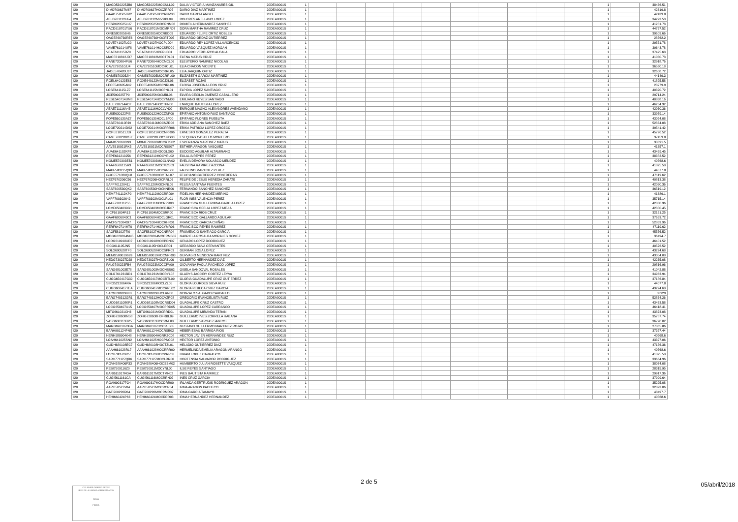| I20 | MAGD530225JB0 | MAGD530225MOCNLL02 | DALIA VICTORIA MANZANARES GIL | 20DEA0001S | 1 | | | | | | | | | | | 1 | | 38436.51 |
| I20 | DIMD700627M67 | DIMD700627HOCZRR07 | DARIO DIAZ MARTINEZ | 20DEA0001S | 1 | | | | | | | | | | | 1 | | 42619.8 |
| I20 | GAAD7505058R2 | GAAD750505HOCRNV03 | DAVID GARCIA ANGEL | 20DEA0001S | 1 | | | | | | | | | | | 1 | | 42439.8 |
| I20 | AELD701122UF4 | AELD701122MVZRPL09 | DOLORES ARELLANO LOPEZ | 20DEA0001S | 1 | | | | | | | | | | | 1 | | 34223.53 |
| I20 | HESD620525LU7 | HESD620525MOCRNM06 | DOMITILA HERNANDEZ SANCHEZ | 20DEA0001S | 1 | | | | | | | | | | | 1 | | 41281.78 |
| I20 | RACD610701TU6 | RACD610701MOCMRR07 | DORA MARTHA RAMIREZ CRUZ | 20DEA0001S | 1 | | | | | | | | | | | 1 | | 44737.52 |
| I20 | OIRE5802056H6 | OIRE580205HOCRBD09 | EDUARDO FELIPE ORTIZ ROBLES | 20DEA0001S | 1 | | | | | | | | | | | 1 | | 39609.66 |
| I20 | OAGE860730RE6 | OAGE860730HOCRTD05 | EDUARDO ORDAZ GUTIERREZ | 20DEA0001S | 1 | | | | | | | | | | | 1 | | 28562.2 |
| I20 | LOVE741027LG9 | LOVE741027HOCPLD04 | EDUARDO REY LOPEZ VILLAVICENCIO | 20DEA0001S | 1 | | | | | | | | | | | 1 | | 29551.78 |
| I20 | VAME761014UF8 | VAME761014HOCSRD09 | EDUARDO VASQUEZ MORGAN | 20DEA0001S | 1 | | | | | | | | | | | 1 | | 39643.78 |
| I20 | VEAE611115DZ0 | VEAE611115HDFRLD01 | EDUARDO VERDUZCO ALCALA | 20DEA0001S | 1 | | | | | | | | | | | 1 | | 37425.68 |
| I20 | MACE610812JD7 | MACE610812MOCTRL01 | ELENA MATUS CRUZ | 20DEA0001S | 1 | | | | | | | | | | | 1 | | 41030.73 |
| I20 | RANE720804PU6 | RANE720804HOCMCL06 | ELEUTERIO RAMIREZ NICOLAS | 20DEA0001S | 1 | | | | | | | | | | | 1 | | 32918.76 |
| I20 | CAVE730510JJ4 | CAVE730510MOCHCL01 | ELIA CHACON VICENTE | 20DEA0001S | 1 | | | | | | | | | | | 1 | | 36560.18 |
| I20 | JAOE570420U37 | JAOE570420MOCRRL05 | ELIA JARQUIN ORTIZ | 20DEA0001S | 1 | | | | | | | | | | | 1 | | 32608.72 |
| I20 | GAME670305JI4 | GAME670305MOCRRL09 | ELIZABETH GARCIA MARTINEZ | 20DEA0001S | 1 | | | | | | | | | | | 1 | | 44149.3 |
| I20 | ROEL640123E63 | ROXE640123MOCJXL06 | ELIZABET ROJAS | 20DEA0001S | 1 | | | | | | | | | | | 1 | | 41825.58 |
| I20 | LECE540605AN2 | LECE540605MOCNRL06 | ELOISA JOSEFINA LEON CRUZ | 20DEA0001S | 1 | | | | | | | | | | | 1 | | 28779.9 |
| I20 | LOSE641115LZ7 | LOSE641115MOCPNL01 | ELPIDIA LOPEZ SANTIAGO | 20DEA0001S | 1 | | | | | | | | | | | 1 | | 40370.72 |
| I20 | JICE590225TP9 | JICE590225MOCMBL06 | ELVIRA CECILIA JIMENEZ CABALLERO | 20DEA0001S | 1 | | | | | | | | | | | 1 | | 29714.24 |
| I20 | RESE540714UM8 | RESE540714HOCYNM03 | EMILIANO REYES SANTIAGO | 20DEA0001S | 1 | | | | | | | | | | | 1 | | 40838.16 |
| I20 | BALE730714AD7 | BALE730714HOCTPN00 | ENRIQUE BAUTISTA LOPEZ | 20DEA0001S | 1 | | | | | | | | | | | 1 | | 46234.32 |
| I20 | AEAE711116A45 | AEAE711116HOCLVN09 | ENRIQUE MAGNO ALEXANDRES AVENDAÑO | 20DEA0001S | 1 | | | | | | | | | | | 1 | | 42030.36 |
| I20 | RUSE630122PI8 | RUSE630122HOCZNP00 | EPIFANIO ANTONIO RUIZ SANTIAGO | 20DEA0001S | 1 | | | | | | | | | | | 1 | | 33979.14 |
| I20 | FOPE560130AZ7 | FOPE560130HOCLBP00 | EPIFANIO FLORES PUEBLITA | 20DEA0001S | 1 | | | | | | | | | | | 1 | | 43054.08 |
| I20 | SABE760410PJ9 | SABE760410MOCNZR06 | ERIKA ADRIANA SANCHEZ BAEZ | 20DEA0001S | 1 | | | | | | | | | | | 1 | | 52834.08 |
| I20 | LOOE720214DS2 | LOOE720214MOCPRR06 | ERIKA PATRICIA LOPEZ OROZCO | 20DEA0001S | 1 | | | | | | | | | | | 1 | | 39541.42 |
| I20 | GOPE610511J59 | GOPE610511HOCNRR06 | ERNESTO GONZALEZ PERALTA | 20DEA0001S | 1 | | | | | | | | | | | 1 | | 45796.52 |
| I20 | CAME700228BS7 | CAME700228HOCSNS03 | ESEQUIAS CASTILLO MONTERO | 20DEA0001S | 1 | | | | | | | | | | | 1 | | 37459.8 |
| I20 | MAMX720608I93 | MXME720608MOCRTS02 | ESPERANZA MARTINEZ MATUS | 20DEA0001S | 1 | | | | | | | | | | | 1 | | 38391.5 |
| I20 | AAVE610921RK5 | AAVE610921MOCRSS07 | ESTHER ARAGON VASQUEZ | 20DEA0001S | 1 | | | | | | | | | | | 1 | | 41657.1 |
| I20 | AUAE641102KF8 | AUAE641102HOCGLD00 | EUDOXIO AGUILAR ALTAMIRANO | 20DEA0001S | 1 | | | | | | | | | | | 1 | | 43429.45 |
| I20 | REPE631210J56 | REPE631210MOCYRL02 | EULALIA REYES PEREZ | 20DEA0001S | 1 | | | | | | | | | | | 1 | | 38382.52 |
| I20 | NOME570303EB1 | NOME570303MOCLNV02 | EVELIA DEVORA NOLASCO MENDEZ | 20DEA0001S | 1 | | | | | | | | | | | 1 | | 40568.6 |
| I20 | RAAF6506115R3 | RAAF650611MOCMZS03 | FAUSTINA RAMIREZ AZCONA | 20DEA0001S | 1 | | | | | | | | | | | 1 | | 41825.58 |
| I20 | MAPF580215Q33 | MAPF580215HOCRRS00 | FAUSTINO MARTINEZ PEREZ | 20DEA0001S | 1 | | | | | | | | | | | 1 | | 44077.8 |
| I20 | GUCF571020QL8 | GUCF571020HOCTNL07 | FELICIANO GUTIERREZ CONTRERAS | 20DEA0001S | 1 | | | | | | | | | | | 1 | | 47119.62 |
| I20 | HEZF670206C56 | HEZF670206HOCRRL06 | FELIPE DE JESUS HEREDIA ZARATE | 20DEA0001S | 1 | | | | | | | | | | | 1 | | 40813.38 |
| I20 | SAFF701120411 | SAFF701120MOCNNL09 | FELISA SANTANA FUENTES | 20DEA0001S | 1 | | | | | | | | | | | 1 | | 42030.36 |
| I20 | SASF600530QK2 | SASF600530HOCNNR06 | FERNANDO SANCHEZ SANCHEZ | 20DEA0001S | 1 | | | | | | | | | | | 1 | | 36519.12 |
| I20 | HEMF741112KP9 | HEMF741112MOCRRD04 | FIDELINA HERNANDEZ MERINO | 20DEA0001S | 1 | | | | | | | | | | | 1 | | 41689.1 |
| I20 | VAPF700302642 | VAPF700302MOCLRL01 | FLOR INES VALENCIA PEREZ | 20DEA0001S | 1 | | | | | | | | | | | 1 | | 35715.14 |
| I20 | GALF7301112S5 | GALF730111MOCRPR03 | FRANCISCA GUILLERMINA GARCIA LOPEZ | 20DEA0001S | 1 | | | | | | | | | | | 1 | | 42030.36 |
| I20 | LOMF6504039G1 | LOMF650403MOCPJR07 | FRANCISCA OFELIA LOPEZ MEJIA | 20DEA0001S | 1 | | | | | | | | | | | 1 | | 42850.45 |
| I20 | RICF691004R13 | RICF691004MOCSRR00 | FRANCISCA RIOS CRUZ | 20DEA0001S | 1 | | | | | | | | | | | 1 | | 32121.25 |
| I20 | GAAF6806043C1 | GAAF680604HOCLGR01 | FRANCISCO GALLARDO AGUILAR | 20DEA0001S | 1 | | | | | | | | | | | 1 | | 37633.72 |
| I20 | GACF571004GI7 | GACF571004HOCRHR01 | FRANCISCO GARCIA CHIÑAS | 20DEA0001S | 1 | | | | | | | | | | | 1 | | 52833.96 |
| I20 | RERF640714MT0 | RERF640714HOCYMR06 | FRANCISCO REYES RAMIREZ | 20DEA0001S | 1 | | | | | | | | | | | 1 | | 47119.62 |
| I20 | SAGF5810277I0 | SAGF581027HOCNRR04 | FRUMENCIO SANTIAGO GARCIA | 20DEA0001S | 1 | | | | | | | | | | | 1 | | 45556.52 |
| I20 | MOGG820814NN5 | MOGG820814MOCRMB07 | GABRIELA ROSALBA MORALES GOMEZ | 20DEA0001S | 1 | | | | | | | | | | | 1 | | 36494.7 |
| I20 | LORG610918UD7 | LORG610918HOCPDN07 | GENARO LOPEZ RODRIGUEZ | 20DEA0001S | 1 | | | | | | | | | | | 1 | | 46401.52 |
| I20 | SICG611105JN5 | SICG611105HOCLRR01 | GERARDO SILVA CERVANTES | 20DEA0001S | 1 | | | | | | | | | | | 1 | | 40576.52 |
| I20 | SOLG690528TF0 | SOLG690528HOCSPR03 | GERMAN SOSA LOPEZ | 20DEA0001S | 1 | | | | | | | | | | | 1 | | 43224.68 |
| I20 | MEMG500619699 | MEMG500619HOCNRR03 | GERVASIO MENDOZA MARTINEZ | 20DEA0001S | 1 | | | | | | | | | | | 1 | | 43054.08 |
| I20 | HEDG730227D28 | HEDG730227HOCRZL06 | GILBERTO HERNANDEZ DIAZ | 20DEA0001S | 1 | | | | | | | | | | | 1 | | 42235.08 |
| I20 | PALG790223FB4 | PALG790223MOCCPV09 | GIOVANNA PAOLA PACHECO LOPEZ | 20DEA0001S | 1 | | | | | | | | | | | 1 | | 29816.96 |
| I20 | SARG681003E78 | SARG681003MOCNSS02 | GISELA SANDOVAL ROSALES | 20DEA0001S | 1 | | | | | | | | | | | 1 | | 41042.88 |
| I20 | COLG761231BD1 | COLG761231MOCRYL08 | GLADYS JACCIRY CORTEZ LEYVA | 20DEA0001S | 1 | | | | | | | | | | | 1 | | 34963.94 |
| I20 | CUGG650417G39 | CUGG650417MOCRTL09 | GLORIA GUADALUPE CRUZ GUTIERREZ | 20DEA0001S | 1 | | | | | | | | | | | 1 | | 37186.84 |
| I20 | SIRG5212064RA | SIRG521206MOCLZL05 | GLORIA LOURDES SILVA RUIZ | 20DEA0001S | 1 | | | | | | | | | | | 1 | | 44077.8 |
| I20 | CUGG6004177EA | CUGG600417MOCRRL02 | GLORIA REBECA CRUZ GARCIA | 20DEA0001S | 1 | | | | | | | | | | | 1 | | 43224.68 |
| I20 | SACG6309299K0 | SACG630929HJCLRN06 | GONZALO SALGADO CARBALLO | 20DEA0001S | 1 | | | | | | | | | | | 1 | | 33929 |
| I20 | EARG740312GR1 | EARG740312HOCVZR08 | GREGORIO EVANGELISTA RUIZ | 20DEA0001S | 1 | | | | | | | | | | | 1 | | 52834.26 |
| I20 | CUCG681108KR1 | CUCG681108MOCRSD04 | GUADALUPE CRUZ CASTRO | 20DEA0001S | 1 | | | | | | | | | | | 1 | | 43463.58 |
| I20 | LOCG650407U15 | LOCG650407MOCPRD05 | GUADALUPE LOPEZ CARRASCO | 20DEA0001S | 1 | | | | | | | | | | | 1 | | 46418.41 |
| I20 | MITG661021CH3 | MITG661021MOCRRD01 | GUADALUPE MIRANDA TERAN | 20DEA0001S | 1 | | | | | | | | | | | 1 | | 43873.08 |
| I20 | ZOHG720608NS8 | ZOHG720608HDFRBL09 | GUILLERMO IVES ZORRILLA HABANA | 20DEA0001S | 1 | | | | | | | | | | | 1 | | 35787.74 |
| I20 | VASG600313UP5 | VASG600313HOCRNL08 | GUILLERMO VARGAS SANTOS | 20DEA0001S | 1 | | | | | | | | | | | 1 | | 36720.02 |
| I20 | MARG6901078GA | MARG690107HOCRJS05 | GUSTAVO GUILLERMO MARTINEZ ROJAS | 20DEA0001S | 1 | | | | | | | | | | | 1 | | 27865.86 |
| I20 | BARH901124PN5 | BARH901124HOCRSB02 | HEBER ESAU BARRIGA RIOS | 20DEA0001S | 1 | | | | | | | | | | | 1 | | 37357.44 |
| I20 | HERH580904K48 | HERH580904HGRRZC08 | HECTOR JAVIER HERNANDEZ RUIZ | 20DEA0001S | 1 | | | | | | | | | | | 1 | | 40568.6 |
| I20 | LOAH641025SN2 | LOAH641025HOCPNC08 | HECTOR LOPEZ ANTONIO | 20DEA0001S | 1 | | | | | | | | | | | 1 | | 43327.06 |
| I20 | GUDH680108EC7 | GUDH680108HOCTZL01 | HELADIO GUTIERREZ DIAZ | 20DEA0001S | 1 | | | | | | | | | | | 1 | | 47156.36 |
| I20 | AAAH661028RL7 | AAAH661028MOCRRR00 | HERMELINDA EMELIA ARAGON ARANGO | 20DEA0001S | 1 | | | | | | | | | | | 1 | | 40568.6 |
| I20 | LOCH780529IC7 | LOCH780529HOCPRR03 | HIRAM LOPEZ CARRASCO | 20DEA0001S | 1 | | | | | | | | | | | 1 | | 41825.58 |
| I20 | SARH771127QB6 | SARH771127MOCLDR06 | HORTENSIA SALVADOR RODRIGUEZ | 20DEA0001S | 1 | | | | | | | | | | | 1 | | 33664.96 |
| I20 | ROVH580406P33 | ROVH580406HOCSSM02 | HUMBERTO JULIAN ROSETTE VASQUEZ | 20DEA0001S | 1 | | | | | | | | | | | 1 | | 38074.08 |
| I20 | RESI7509116Z0 | RESI750911MOCYNL00 | ILSE REYES SANTIAGO | 20DEA0001S | 1 | | | | | | | | | | | 1 | | 28315.95 |
| I20 | BARI611017RGA | BARI611017MOCTMN02 | INES BAUTISTA RAMIREZ | 20DEA0001S | 1 | | | | | | | | | | | 1 | | 29917.36 |
| I20 | CUGI5611161CA | CUGI561116MOCRRN02 | INES CRUZ GARCIA | 20DEA0001S | 1 | | | | | | | | | | | 1 | | 37999.64 |
| I20 | ROAI6903177G4 | ROAI690317MOCDRR00 | IRLANDA GERTRUDIS RODRIGUEZ ARAGON | 20DEA0001S | 1 | | | | | | | | | | | 1 | | 35225.08 |
| I20 | AAPI850527V84 | AAPI850527MOCRCR04 | IRMA ARAGON PACHECO | 20DEA0001S | 1 | | | | | | | | | | | 1 | | 32093.06 |
| I20 | GATI700220R64 | GATI700220MOCRMR07 | IRMA GARCIA TAMAYO | 20DEA0001S | 1 | | | | | | | | | | | 1 | | 43497.7 |
| I20 | HEHI660424P63 | HEHI660424MOCRRR03 | IRMA HERNANDEZ HERNANDEZ | 20DEA0001S | 1 | | | | | | | | | | | 1 | | 40568.6 |
C.P. JAVIER OLMEDO REYES
JEFE DE LA UNIDAD ADMINISTRATIVA
FIRMA
FECHA
2 de 5 05/abril/2018